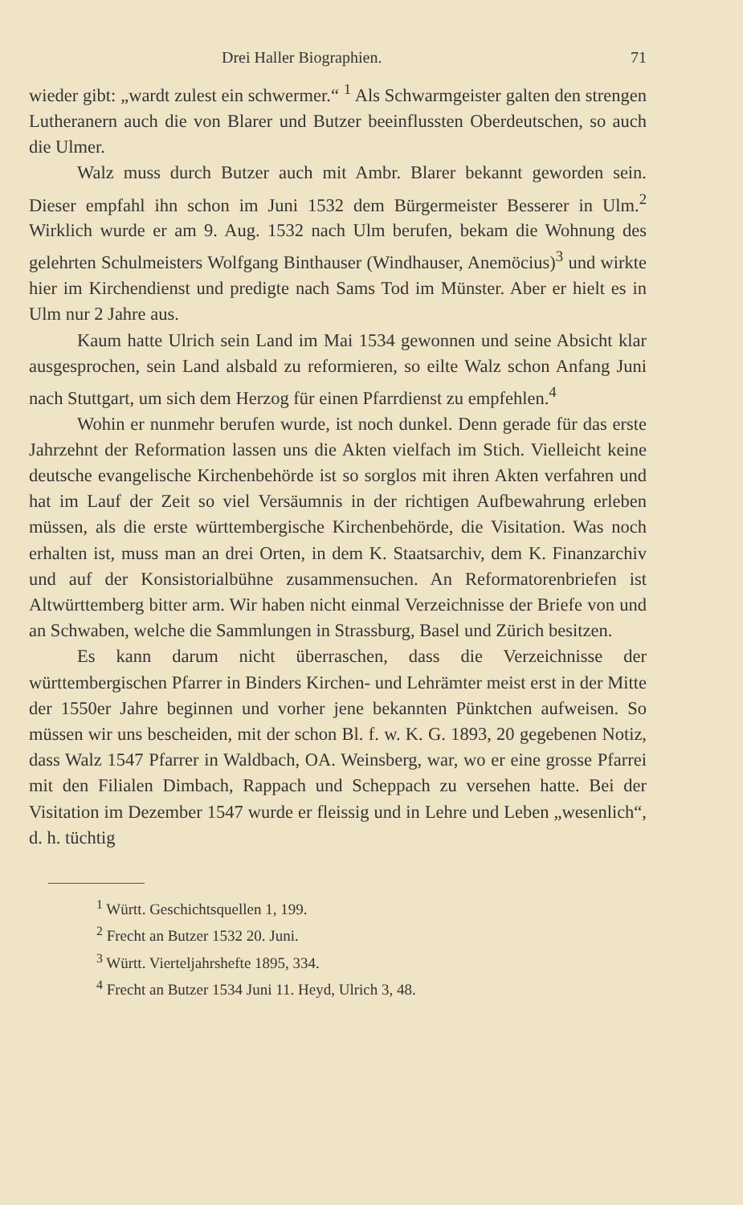Drei Haller Biographien. 71
wieder gibt: „wardt zulest ein schwermer.“ <sup>1</sup> Als Schwarmgeister galten den strengen Lutheranern auch die von Blarer und Butzer beeinflussten Oberdeutschen, so auch die Ulmer.
Walz muss durch Butzer auch mit Ambr. Blarer bekannt geworden sein. Dieser empfahl ihn schon im Juni 1532 dem Bürgermeister Besserer in Ulm.<sup>2</sup> Wirklich wurde er am 9. Aug. 1532 nach Ulm berufen, bekam die Wohnung des gelehrten Schulmeisters Wolfgang Binthauser (Windhauser, Anemöcius)<sup>3</sup> und wirkte hier im Kirchendienst und predigte nach Sams Tod im Münster. Aber er hielt es in Ulm nur 2 Jahre aus.
Kaum hatte Ulrich sein Land im Mai 1534 gewonnen und seine Absicht klar ausgesprochen, sein Land alsbald zu reformieren, so eilte Walz schon Anfang Juni nach Stuttgart, um sich dem Herzog für einen Pfarrdienst zu empfehlen.<sup>4</sup>
Wohin er nunmehr berufen wurde, ist noch dunkel. Denn gerade für das erste Jahrzehnt der Reformation lassen uns die Akten vielfach im Stich. Vielleicht keine deutsche evangelische Kirchenbehörde ist so sorglos mit ihren Akten verfahren und hat im Lauf der Zeit so viel Versäumnis in der richtigen Aufbewahrung erleben müssen, als die erste württembergische Kirchenbehörde, die Visitation. Was noch erhalten ist, muss man an drei Orten, in dem K. Staatsarchiv, dem K. Finanzarchiv und auf der Konsistorialbühne zusammensuchen. An Reformatorenbriefen ist Altwürttemberg bitter arm. Wir haben nicht einmal Verzeichnisse der Briefe von und an Schwaben, welche die Sammlungen in Strassburg, Basel und Zürich besitzen.
Es kann darum nicht überraschen, dass die Verzeichnisse der württembergischen Pfarrer in Binders Kirchen- und Lehrämter meist erst in der Mitte der 1550er Jahre beginnen und vorher jene bekannten Pünktchen aufweisen. So müssen wir uns bescheiden, mit der schon Bl. f. w. K. G. 1893, 20 gegebenen Notiz, dass Walz 1547 Pfarrer in Waldbach, OA. Weinsberg, war, wo er eine grosse Pfarrei mit den Filialen Dimbach, Rappach und Scheppach zu versehen hatte. Bei der Visitation im Dezember 1547 wurde er fleissig und in Lehre und Leben „wesenlich“, d. h. tüchtig
<sup>1</sup> Württ. Geschichtsquellen 1, 199.
<sup>2</sup> Frecht an Butzer 1532 20. Juni.
<sup>3</sup> Württ. Vierteljahrshefte 1895, 334.
<sup>4</sup> Frecht an Butzer 1534 Juni 11. Heyd, Ulrich 3, 48.